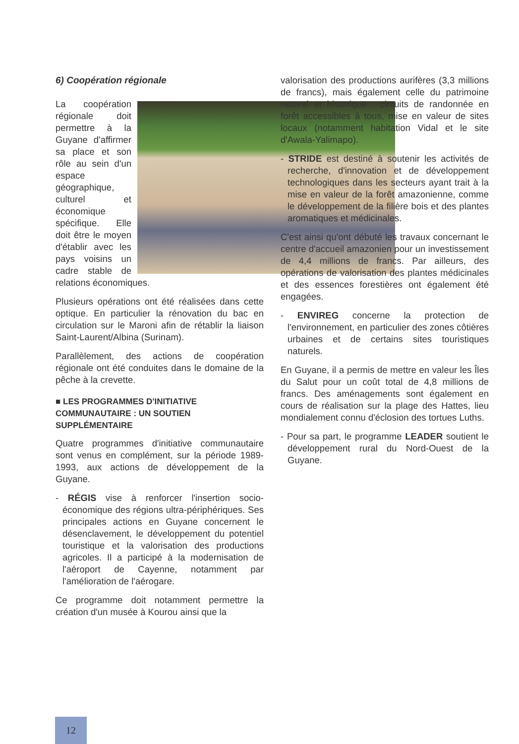6) Coopération régionale
La coopération régionale doit permettre à la Guyane d'affirmer sa place et son rôle au sein d'un espace géographique, culturel et économique spécifique. Elle doit être le moyen d'établir avec les pays voisins un cadre stable de relations économiques.
Plusieurs opérations ont été réalisées dans cette optique. En particulier la rénovation du bac en circulation sur le Maroni afin de rétablir la liaison Saint-Laurent/Albina (Surinam).
Parallèlement, des actions de coopération régionale ont été conduites dans le domaine de la pêche à la crevette.
■ LES PROGRAMMES D'INITIATIVE COMMUNAUTAIRE : UN SOUTIEN SUPPLÉMENTAIRE
Quatre programmes d'initiative communautaire sont venus en complément, sur la période 1989-1993, aux actions de développement de la Guyane.
- RÉGIS vise à renforcer l'insertion socio-économique des régions ultra-périphériques. Ses principales actions en Guyane concernent le désenclavement, le développement du potentiel touristique et la valorisation des productions agricoles. Il a participé à la modernisation de l'aéroport de Cayenne, notamment par l'amélioration de l'aérogare.
Ce programme doit notamment permettre la création d'un musée à Kourou ainsi que la
valorisation des productions aurifères (3,3 millions de francs), mais également celle du patrimoine naturel et historique : circuits de randonnée en forêt accessibles à tous, mise en valeur de sites locaux (notamment habitation Vidal et le site d'Awala-Yalimapo).
- STRIDE est destiné à soutenir les activités de recherche, d'innovation et de développement technologiques dans les secteurs ayant trait à la mise en valeur de la forêt amazonienne, comme le développement de la filière bois et des plantes aromatiques et médicinales.
C'est ainsi qu'ont débuté les travaux concernant le centre d'accueil amazonien pour un investissement de 4,4 millions de francs. Par ailleurs, des opérations de valorisation des plantes médicinales et des essences forestières ont également été engagées.
- ENVIREG concerne la protection de l'environnement, en particulier des zones côtières urbaines et de certains sites touristiques naturels.
En Guyane, il a permis de mettre en valeur les Îles du Salut pour un coût total de 4,8 millions de francs. Des aménagements sont également en cours de réalisation sur la plage des Hattes, lieu mondialement connu d'éclosion des tortues Luths.
- Pour sa part, le programme LEADER soutient le développement rural du Nord-Ouest de la Guyane.
12